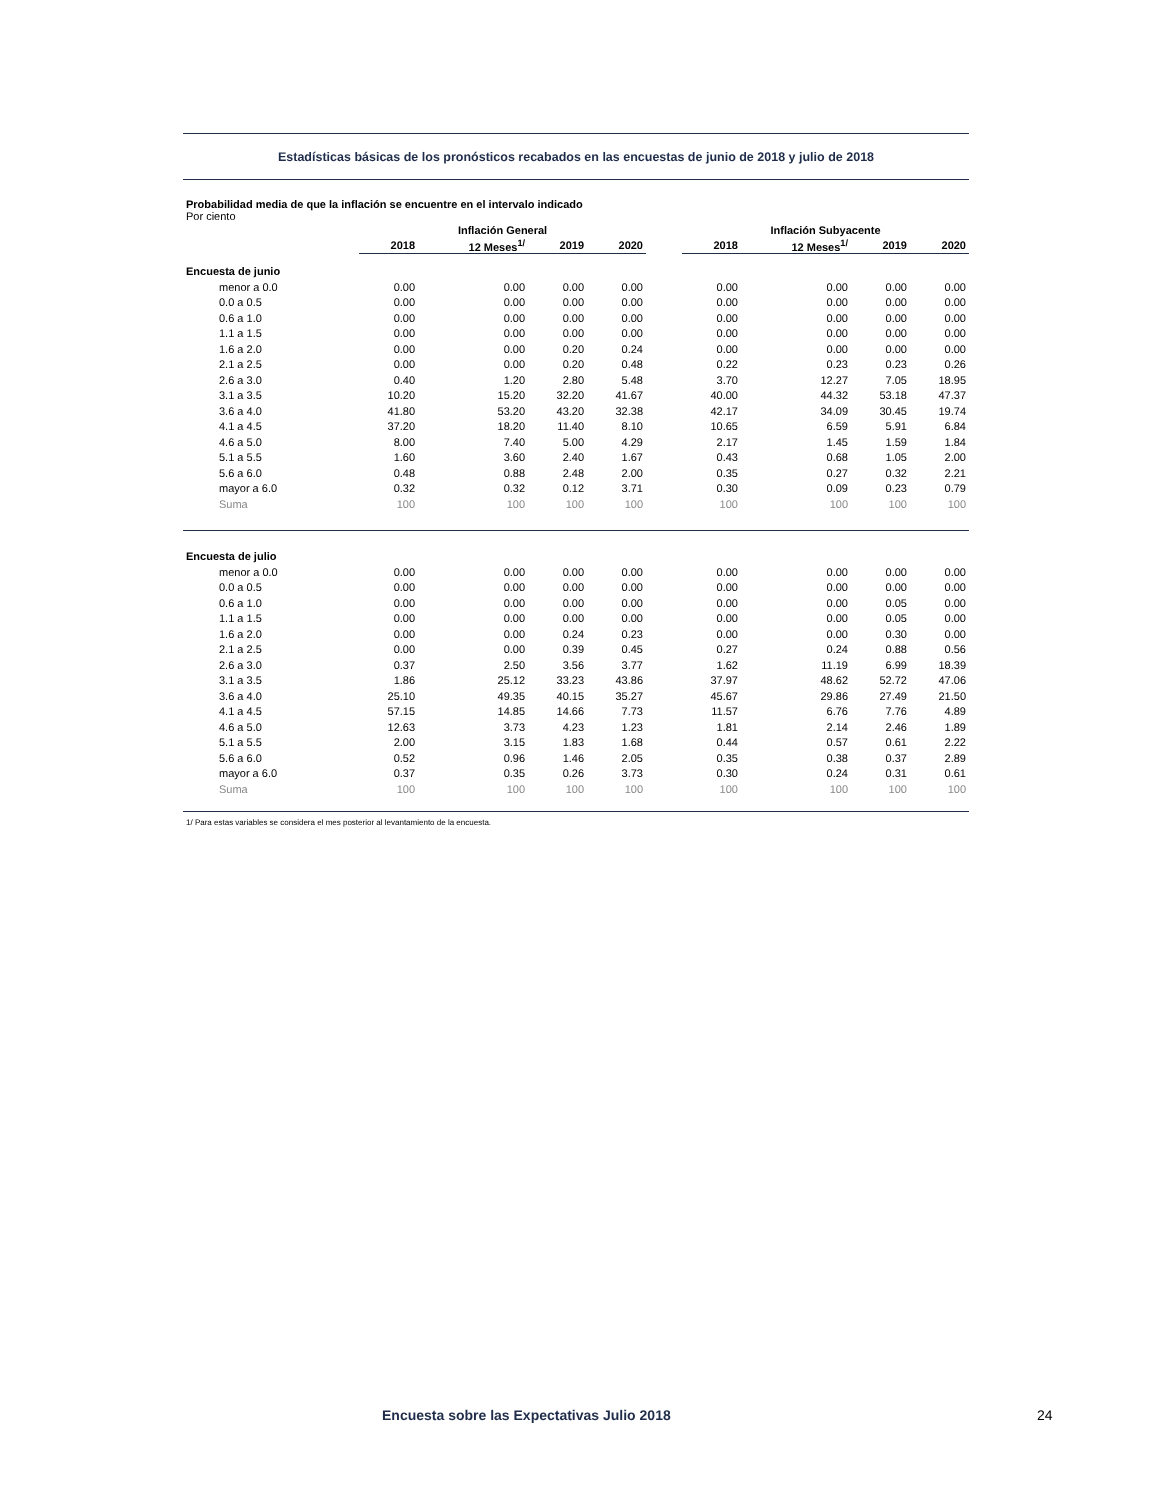Estadísticas básicas de los pronósticos recabados en las encuestas de junio de 2018 y julio de 2018
Probabilidad media de que la inflación se encuentre en el intervalo indicado
Por ciento
| | Inflación General | | | | | Inflación Subyacente | | | |
| --- | --- | --- | --- | --- | --- | --- | --- | --- | --- |
| | 2018 | 12 Meses<sup>1/</sup> | 2019 | 2020 | | 2018 | 12 Meses<sup>1/</sup> | 2019 | 2020 |
| Encuesta de junio | | | | | | | | | |
| menor a 0.0 | 0.00 | 0.00 | 0.00 | 0.00 | | 0.00 | 0.00 | 0.00 | 0.00 |
| 0.0 a 0.5 | 0.00 | 0.00 | 0.00 | 0.00 | | 0.00 | 0.00 | 0.00 | 0.00 |
| 0.6 a 1.0 | 0.00 | 0.00 | 0.00 | 0.00 | | 0.00 | 0.00 | 0.00 | 0.00 |
| 1.1 a 1.5 | 0.00 | 0.00 | 0.00 | 0.00 | | 0.00 | 0.00 | 0.00 | 0.00 |
| 1.6 a 2.0 | 0.00 | 0.00 | 0.20 | 0.24 | | 0.00 | 0.00 | 0.00 | 0.00 |
| 2.1 a 2.5 | 0.00 | 0.00 | 0.20 | 0.48 | | 0.22 | 0.23 | 0.23 | 0.26 |
| 2.6 a 3.0 | 0.40 | 1.20 | 2.80 | 5.48 | | 3.70 | 12.27 | 7.05 | 18.95 |
| 3.1 a 3.5 | 10.20 | 15.20 | 32.20 | 41.67 | | 40.00 | 44.32 | 53.18 | 47.37 |
| 3.6 a 4.0 | 41.80 | 53.20 | 43.20 | 32.38 | | 42.17 | 34.09 | 30.45 | 19.74 |
| 4.1 a 4.5 | 37.20 | 18.20 | 11.40 | 8.10 | | 10.65 | 6.59 | 5.91 | 6.84 |
| 4.6 a 5.0 | 8.00 | 7.40 | 5.00 | 4.29 | | 2.17 | 1.45 | 1.59 | 1.84 |
| 5.1 a 5.5 | 1.60 | 3.60 | 2.40 | 1.67 | | 0.43 | 0.68 | 1.05 | 2.00 |
| 5.6 a 6.0 | 0.48 | 0.88 | 2.48 | 2.00 | | 0.35 | 0.27 | 0.32 | 2.21 |
| mayor a 6.0 | 0.32 | 0.32 | 0.12 | 3.71 | | 0.30 | 0.09 | 0.23 | 0.79 |
| Suma | 100 | 100 | 100 | 100 | | 100 | 100 | 100 | 100 |
| Encuesta de julio | | | | | | | | | |
| menor a 0.0 | 0.00 | 0.00 | 0.00 | 0.00 | | 0.00 | 0.00 | 0.00 | 0.00 |
| 0.0 a 0.5 | 0.00 | 0.00 | 0.00 | 0.00 | | 0.00 | 0.00 | 0.00 | 0.00 |
| 0.6 a 1.0 | 0.00 | 0.00 | 0.00 | 0.00 | | 0.00 | 0.00 | 0.05 | 0.00 |
| 1.1 a 1.5 | 0.00 | 0.00 | 0.00 | 0.00 | | 0.00 | 0.00 | 0.05 | 0.00 |
| 1.6 a 2.0 | 0.00 | 0.00 | 0.24 | 0.23 | | 0.00 | 0.00 | 0.30 | 0.00 |
| 2.1 a 2.5 | 0.00 | 0.00 | 0.39 | 0.45 | | 0.27 | 0.24 | 0.88 | 0.56 |
| 2.6 a 3.0 | 0.37 | 2.50 | 3.56 | 3.77 | | 1.62 | 11.19 | 6.99 | 18.39 |
| 3.1 a 3.5 | 1.86 | 25.12 | 33.23 | 43.86 | | 37.97 | 48.62 | 52.72 | 47.06 |
| 3.6 a 4.0 | 25.10 | 49.35 | 40.15 | 35.27 | | 45.67 | 29.86 | 27.49 | 21.50 |
| 4.1 a 4.5 | 57.15 | 14.85 | 14.66 | 7.73 | | 11.57 | 6.76 | 7.76 | 4.89 |
| 4.6 a 5.0 | 12.63 | 3.73 | 4.23 | 1.23 | | 1.81 | 2.14 | 2.46 | 1.89 |
| 5.1 a 5.5 | 2.00 | 3.15 | 1.83 | 1.68 | | 0.44 | 0.57 | 0.61 | 2.22 |
| 5.6 a 6.0 | 0.52 | 0.96 | 1.46 | 2.05 | | 0.35 | 0.38 | 0.37 | 2.89 |
| mayor a 6.0 | 0.37 | 0.35 | 0.26 | 3.73 | | 0.30 | 0.24 | 0.31 | 0.61 |
| Suma | 100 | 100 | 100 | 100 | | 100 | 100 | 100 | 100 |
1/ Para estas variables se considera el mes posterior al levantamiento de la encuesta.
Encuesta sobre las Expectativas Julio 2018 24